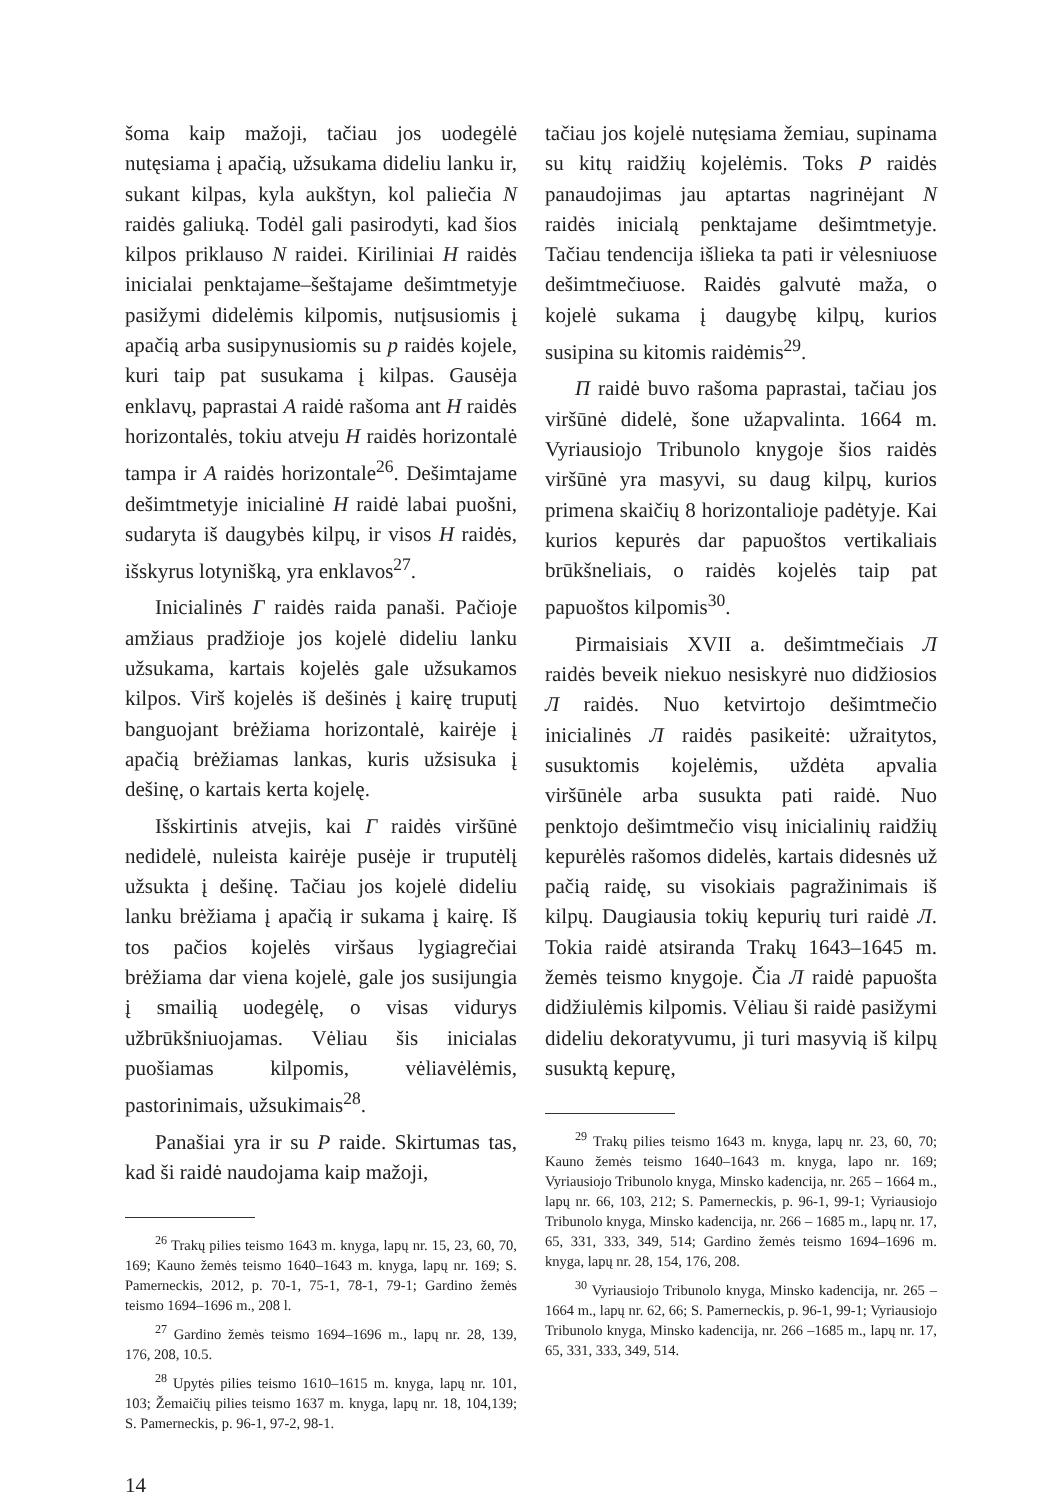šoma kaip mažoji, tačiau jos uodegėlė nutęsiama į apačią, užsukama dideliu lanku ir, sukant kilpas, kyla aukštyn, kol paliečia N raidės galiuką. Todėl gali pasirodyti, kad šios kilpos priklauso N raidei. Kiriliniai H raidės inicialai penktajame–šeštajame dešimtmetyje pasižymi didelėmis kilpomis, nutįsusiomis į apačią arba susipynusiomis su p raidės kojele, kuri taip pat susukama į kilpas. Gausėja enklavų, paprastai A raidė rašoma ant H raidės horizontalės, tokiu atveju H raidės horizontalė tampa ir A raidės horizontale<sup>26</sup>. Dešimtajame dešimtmetyje inicialinė H raidė labai puošni, sudaryta iš daugybės kilpų, ir visos H raidės, išskyrus lotynišką, yra enklavos<sup>27</sup>.
Inicialinės Г raidės raida panaši. Pačioje amžiaus pradžioje jos kojelė dideliu lanku užsukama, kartais kojelės gale užsukamos kilpos. Virš kojelės iš dešinės į kairę truputį banguojant brėžiama horizontalė, kairėje į apačią brėžiamas lankas, kuris užsisuka į dešinę, o kartais kerta kojelę.
Išskirtinis atvejis, kai Г raidės viršūnė nedidelė, nuleista kairėje pusėje ir truputėlį užsukta į dešinę. Tačiau jos kojelė dideliu lanku brėžiama į apačią ir sukama į kairę. Iš tos pačios kojelės viršaus lygiagrečiai brėžiama dar viena kojelė, gale jos susijungia į smailią uodegėlę, o visas vidurys užbrūkšniuojamas. Vėliau šis inicialas puošiamas kilpomis, vėliavėlėmis, pastorinimais, užsukimais<sup>28</sup>.
Panašiai yra ir su P raide. Skirtumas tas, kad ši raidė naudojama kaip mažoji,
<sup>26</sup> Trakų pilies teismo 1643 m. knyga, lapų nr. 15, 23, 60, 70, 169; Kauno žemės teismo 1640–1643 m. knyga, lapų nr. 169; S. Pamerneckis, 2012, p. 70-1, 75-1, 78-1, 79-1; Gardino žemės teismo 1694–1696 m., 208 l.
<sup>27</sup> Gardino žemės teismo 1694–1696 m., lapų nr. 28, 139, 176, 208, 10.5.
<sup>28</sup> Upytės pilies teismo 1610–1615 m. knyga, lapų nr. 101, 103; Žemaičių pilies teismo 1637 m. knyga, lapų nr. 18, 104,139; S. Pamerneckis, p. 96-1, 97-2, 98-1.
tačiau jos kojelė nutęsiama žemiau, supinama su kitų raidžių kojelėmis. Toks P raidės panaudojimas jau aptartas nagrinėjant N raidės inicialą penktajame dešimtmetyje. Tačiau tendencija išlieka ta pati ir vėlesniuose dešimtmečiuose. Raidės galvutė maža, o kojelė sukama į daugybę kilpų, kurios susipina su kitomis raidėmis<sup>29</sup>.
П raidė buvo rašoma paprastai, tačiau jos viršūnė didelė, šone užapvalinta. 1664 m. Vyriausiojo Tribunolo knygoje šios raidės viršūnė yra masyvi, su daug kilpų, kurios primena skaičių 8 horizontalioje padėtyje. Kai kurios kepurės dar papuoštos vertikaliais brūkšneliais, o raidės kojelės taip pat papuoštos kilpomis<sup>30</sup>.
Pirmaisiais XVII a. dešimtmečiais Л raidės beveik niekuo nesiskyrė nuo didžiosios Л raidės. Nuo ketvirtojo dešimtmečio inicialinės Л raidės pasikeitė: užraitytos, susuktomis kojelėmis, uždėta apvalia viršūnėle arba susukta pati raidė. Nuo penktojo dešimtmečio visų inicialinių raidžių kepurėlės rašomos didelės, kartais didesnės už pačią raidę, su visokiais pagražinimais iš kilpų. Daugiausia tokių kepurių turi raidė Л. Tokia raidė atsiranda Trakų 1643–1645 m. žemės teismo knygoje. Čia Л raidė papuošta didžiulėmis kilpomis. Vėliau ši raidė pasižymi dideliu dekoratyvumu, ji turi masyvią iš kilpų susuktą kepurę,
<sup>29</sup> Trakų pilies teismo 1643 m. knyga, lapų nr. 23, 60, 70; Kauno žemės teismo 1640–1643 m. knyga, lapo nr. 169; Vyriausiojo Tribunolo knyga, Minsko kadencija, nr. 265 – 1664 m., lapų nr. 66, 103, 212; S. Pamerneckis, p. 96-1, 99-1; Vyriausiojo Tribunolo knyga, Minsko kadencija, nr. 266 – 1685 m., lapų nr. 17, 65, 331, 333, 349, 514; Gardino žemės teismo 1694–1696 m. knyga, lapų nr. 28, 154, 176, 208.
<sup>30</sup> Vyriausiojo Tribunolo knyga, Minsko kadencija, nr. 265 – 1664 m., lapų nr. 62, 66; S. Pamerneckis, p. 96-1, 99-1; Vyriausiojo Tribunolo knyga, Minsko kadencija, nr. 266 –1685 m., lapų nr. 17, 65, 331, 333, 349, 514.
14